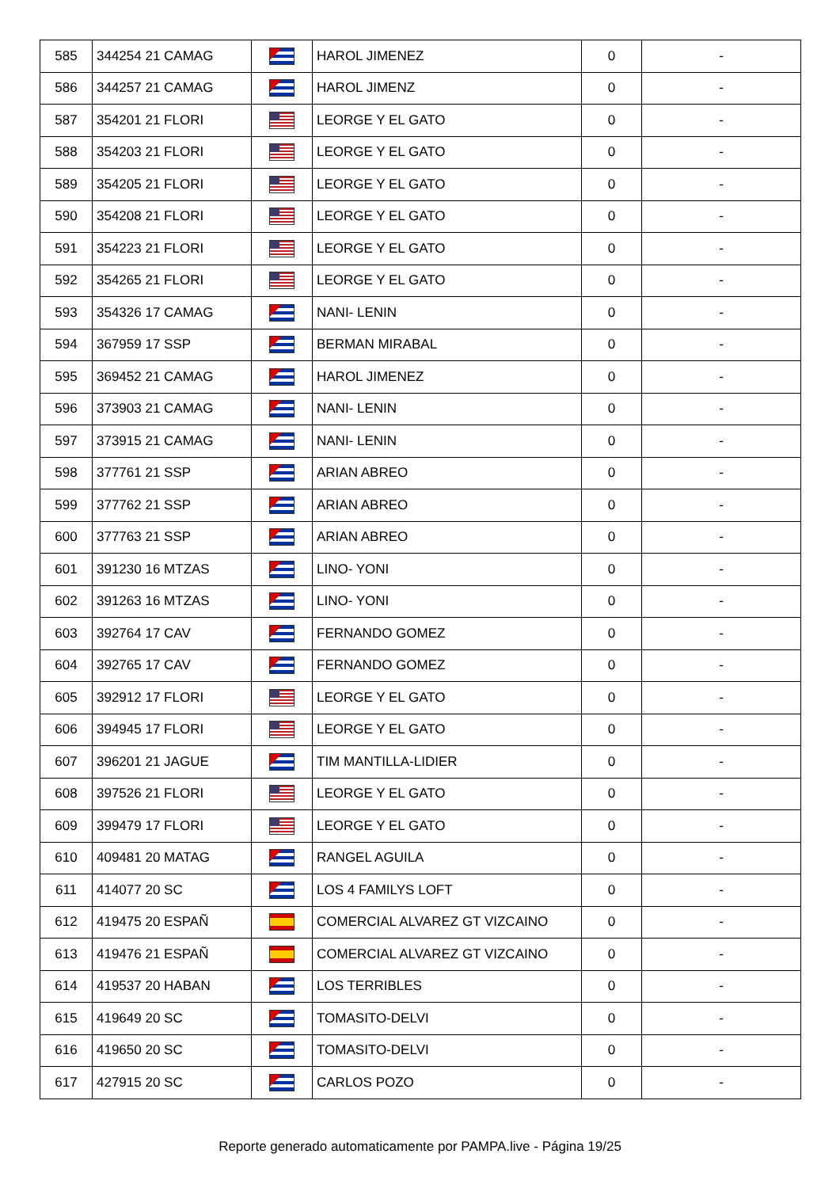| 585 | 344254 21 CAMAG | | HAROL JIMENEZ | 0 | - |
| 586 | 344257 21 CAMAG | | HAROL JIMENZ | 0 | - |
| 587 | 354201 21 FLORI | | LEORGE Y EL GATO | 0 | - |
| 588 | 354203 21 FLORI | | LEORGE Y EL GATO | 0 | - |
| 589 | 354205 21 FLORI | | LEORGE Y EL GATO | 0 | - |
| 590 | 354208 21 FLORI | | LEORGE Y EL GATO | 0 | - |
| 591 | 354223 21 FLORI | | LEORGE Y EL GATO | 0 | - |
| 592 | 354265 21 FLORI | | LEORGE Y EL GATO | 0 | - |
| 593 | 354326 17 CAMAG | | NANI- LENIN | 0 | - |
| 594 | 367959 17 SSP | | BERMAN MIRABAL | 0 | - |
| 595 | 369452 21 CAMAG | | HAROL JIMENEZ | 0 | - |
| 596 | 373903 21 CAMAG | | NANI- LENIN | 0 | - |
| 597 | 373915 21 CAMAG | | NANI- LENIN | 0 | - |
| 598 | 377761 21 SSP | | ARIAN ABREO | 0 | - |
| 599 | 377762 21 SSP | | ARIAN ABREO | 0 | - |
| 600 | 377763 21 SSP | | ARIAN ABREO | 0 | - |
| 601 | 391230 16 MTZAS | | LINO- YONI | 0 | - |
| 602 | 391263 16 MTZAS | | LINO- YONI | 0 | - |
| 603 | 392764 17 CAV | | FERNANDO GOMEZ | 0 | - |
| 604 | 392765 17 CAV | | FERNANDO GOMEZ | 0 | - |
| 605 | 392912 17 FLORI | | LEORGE Y EL GATO | 0 | - |
| 606 | 394945 17 FLORI | | LEORGE Y EL GATO | 0 | - |
| 607 | 396201 21 JAGUE | | TIM MANTILLA-LIDIER | 0 | - |
| 608 | 397526 21 FLORI | | LEORGE Y EL GATO | 0 | - |
| 609 | 399479 17 FLORI | | LEORGE Y EL GATO | 0 | - |
| 610 | 409481 20 MATAG | | RANGEL AGUILA | 0 | - |
| 611 | 414077 20 SC | | LOS 4 FAMILYS LOFT | 0 | - |
| 612 | 419475 20 ESPAÑ | | COMERCIAL ALVAREZ GT VIZCAINO | 0 | - |
| 613 | 419476 21 ESPAÑ | | COMERCIAL ALVAREZ GT VIZCAINO | 0 | - |
| 614 | 419537 20 HABAN | | LOS TERRIBLES | 0 | - |
| 615 | 419649 20 SC | | TOMASITO-DELVI | 0 | - |
| 616 | 419650 20 SC | | TOMASITO-DELVI | 0 | - |
| 617 | 427915 20 SC | | CARLOS POZO | 0 | - |
Reporte generado automaticamente por PAMPA.live - Página 19/25